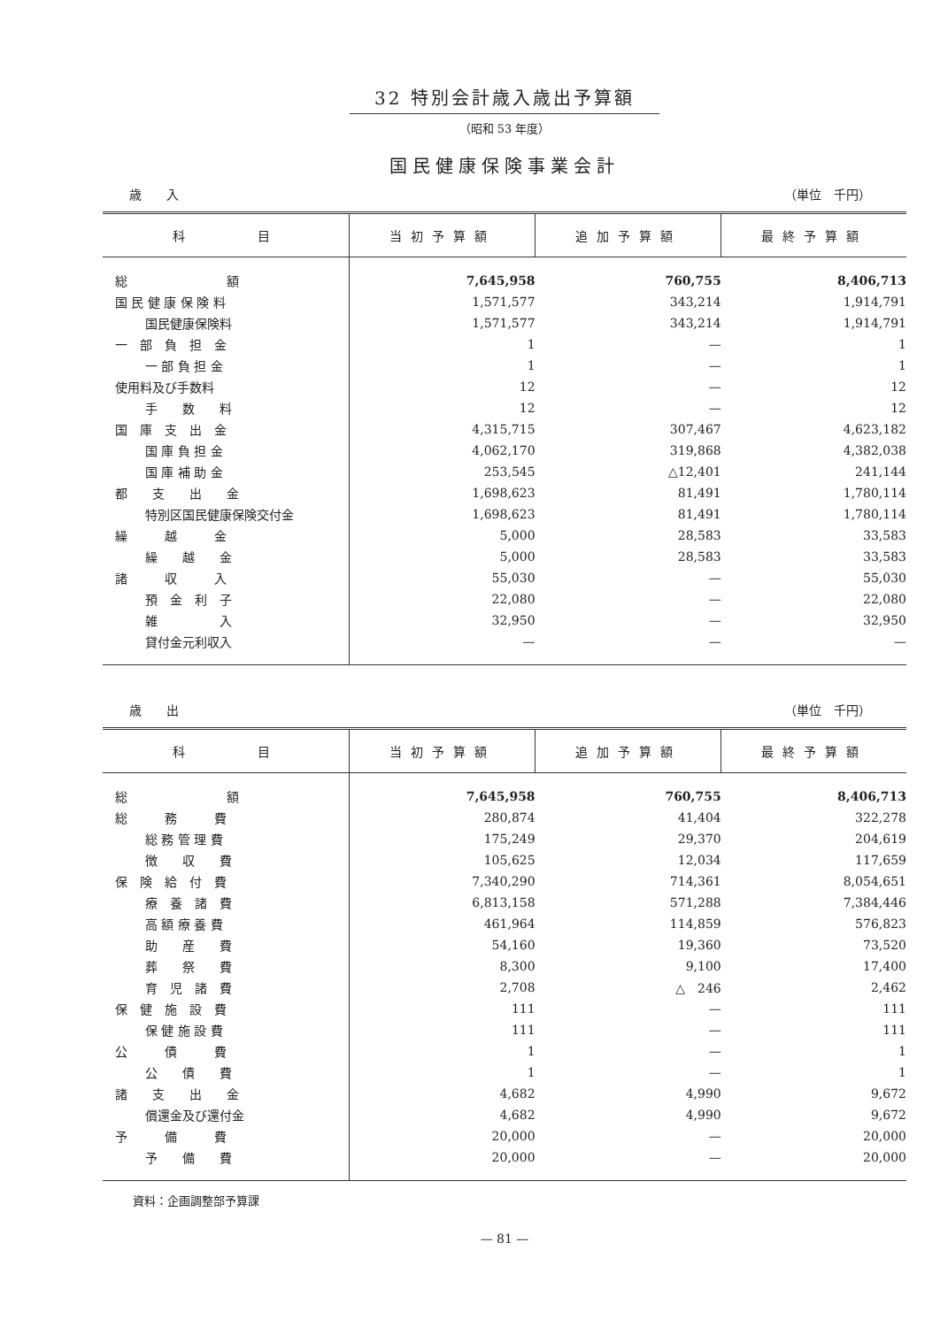32 特別会計歳入歳出予算額
（昭和 53 年度）
国民健康保険事業会計
歳　　入 （単位　千円）
| 科 目 | 当初予算額 | 追加予算額 | 最終予算額 |
| --- | --- | --- | --- |
| 総 額 | 7,645,958 | 760,755 | 8,406,713 |
| 国 民 健 康 保 険 料 | 1,571,577 | 343,214 | 1,914,791 |
| 国民健康保険料 | 1,571,577 | 343,214 | 1,914,791 |
| 一 部 負 担 金 | 1 | — | 1 |
| 一 部 負 担 金 | 1 | — | 1 |
| 使用料及び手数料 | 12 | — | 12 |
| 手 数 料 | 12 | — | 12 |
| 国 庫 支 出 金 | 4,315,715 | 307,467 | 4,623,182 |
| 国 庫 負 担 金 | 4,062,170 | 319,868 | 4,382,038 |
| 国 庫 補 助 金 | 253,545 | △12,401 | 241,144 |
| 都 支 出 金 | 1,698,623 | 81,491 | 1,780,114 |
| 特別区国民健康保険交付金 | 1,698,623 | 81,491 | 1,780,114 |
| 繰 越 金 | 5,000 | 28,583 | 33,583 |
| 繰 越 金 | 5,000 | 28,583 | 33,583 |
| 諸 収 入 | 55,030 | — | 55,030 |
| 預 金 利 子 | 22,080 | — | 22,080 |
| 雑 入 | 32,950 | — | 32,950 |
| 貸付金元利収入 | — | — | — |
歳　　出 （単位　千円）
| 科 目 | 当初予算額 | 追加予算額 | 最終予算額 |
| --- | --- | --- | --- |
| 総 額 | 7,645,958 | 760,755 | 8,406,713 |
| 総 務 費 | 280,874 | 41,404 | 322,278 |
| 総 務 管 理 費 | 175,249 | 29,370 | 204,619 |
| 徴 収 費 | 105,625 | 12,034 | 117,659 |
| 保 険 給 付 費 | 7,340,290 | 714,361 | 8,054,651 |
| 療 養 諸 費 | 6,813,158 | 571,288 | 7,384,446 |
| 高 額 療 養 費 | 461,964 | 114,859 | 576,823 |
| 助 産 費 | 54,160 | 19,360 | 73,520 |
| 葬 祭 費 | 8,300 | 9,100 | 17,400 |
| 育 児 諸 費 | 2,708 | △ 246 | 2,462 |
| 保 健 施 設 費 | 111 | — | 111 |
| 保 健 施 設 費 | 111 | — | 111 |
| 公 債 費 | 1 | — | 1 |
| 公 債 費 | 1 | — | 1 |
| 諸 支 出 金 | 4,682 | 4,990 | 9,672 |
| 償還金及び還付金 | 4,682 | 4,990 | 9,672 |
| 予 備 費 | 20,000 | — | 20,000 |
| 予 備 費 | 20,000 | — | 20,000 |
資料：企画調整部予算課
— 81 —